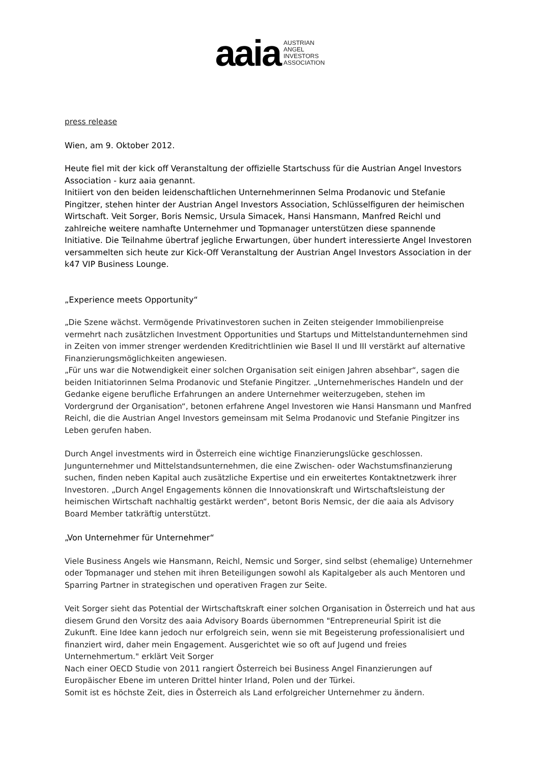aaia
AUSTRIAN
ANGEL
INVESTORS
ASSOCIATION
press release
Wien, am 9. Oktober 2012.
Heute fiel mit der kick off Veranstaltung der offizielle Startschuss für die Austrian Angel Investors Association - kurz aaia genannt.
Initiiert von den beiden leidenschaftlichen Unternehmerinnen Selma Prodanovic und Stefanie Pingitzer, stehen hinter der Austrian Angel Investors Association, Schlüsselfiguren der heimischen Wirtschaft. Veit Sorger, Boris Nemsic, Ursula Simacek, Hansi Hansmann, Manfred Reichl und zahlreiche weitere namhafte Unternehmer und Topmanager unterstützen diese spannende Initiative. Die Teilnahme übertraf jegliche Erwartungen, über hundert interessierte Angel Investoren versammelten sich heute zur Kick-Off Veranstaltung der Austrian Angel Investors Association in der k47 VIP Business Lounge.
„Experience meets Opportunity“
„Die Szene wächst. Vermögende Privatinvestoren suchen in Zeiten steigender Immobilienpreise vermehrt nach zusätzlichen Investment Opportunities und Startups und Mittelstandunternehmen sind in Zeiten von immer strenger werdenden Kreditrichtlinien wie Basel II und III verstärkt auf alternative Finanzierungsmöglichkeiten angewiesen.
„Für uns war die Notwendigkeit einer solchen Organisation seit einigen Jahren absehbar“, sagen die beiden Initiatorinnen Selma Prodanovic und Stefanie Pingitzer. „Unternehmerisches Handeln und der Gedanke eigene berufliche Erfahrungen an andere Unternehmer weiterzugeben, stehen im Vordergrund der Organisation“, betonen erfahrene Angel Investoren wie Hansi Hansmann und Manfred Reichl, die die Austrian Angel Investors gemeinsam mit Selma Prodanovic und Stefanie Pingitzer ins Leben gerufen haben.
Durch Angel investments wird in Österreich eine wichtige Finanzierungslücke geschlossen. Jungunternehmer und Mittelstandsunternehmen, die eine Zwischen- oder Wachstumsfinanzierung suchen, finden neben Kapital auch zusätzliche Expertise und ein erweitertes Kontaktnetzwerk ihrer Investoren. „Durch Angel Engagements können die Innovationskraft und Wirtschaftsleistung der heimischen Wirtschaft nachhaltig gestärkt werden“, betont Boris Nemsic, der die aaia als Advisory Board Member tatkräftig unterstützt.
„Von Unternehmer für Unternehmer“
Viele Business Angels wie Hansmann, Reichl, Nemsic und Sorger, sind selbst (ehemalige) Unternehmer oder Topmanager und stehen mit ihren Beteiligungen sowohl als Kapitalgeber als auch Mentoren und Sparring Partner in strategischen und operativen Fragen zur Seite.
Veit Sorger sieht das Potential der Wirtschaftskraft einer solchen Organisation in Österreich und hat aus diesem Grund den Vorsitz des aaia Advisory Boards übernommen "Entrepreneurial Spirit ist die Zukunft. Eine Idee kann jedoch nur erfolgreich sein, wenn sie mit Begeisterung professionalisiert und finanziert wird, daher mein Engagement. Ausgerichtet wie so oft auf Jugend und freies Unternehmertum." erklärt Veit Sorger
Nach einer OECD Studie von 2011 rangiert Österreich bei Business Angel Finanzierungen auf Europäischer Ebene im unteren Drittel hinter Irland, Polen und der Türkei.
Somit ist es höchste Zeit, dies in Österreich als Land erfolgreicher Unternehmer zu ändern.